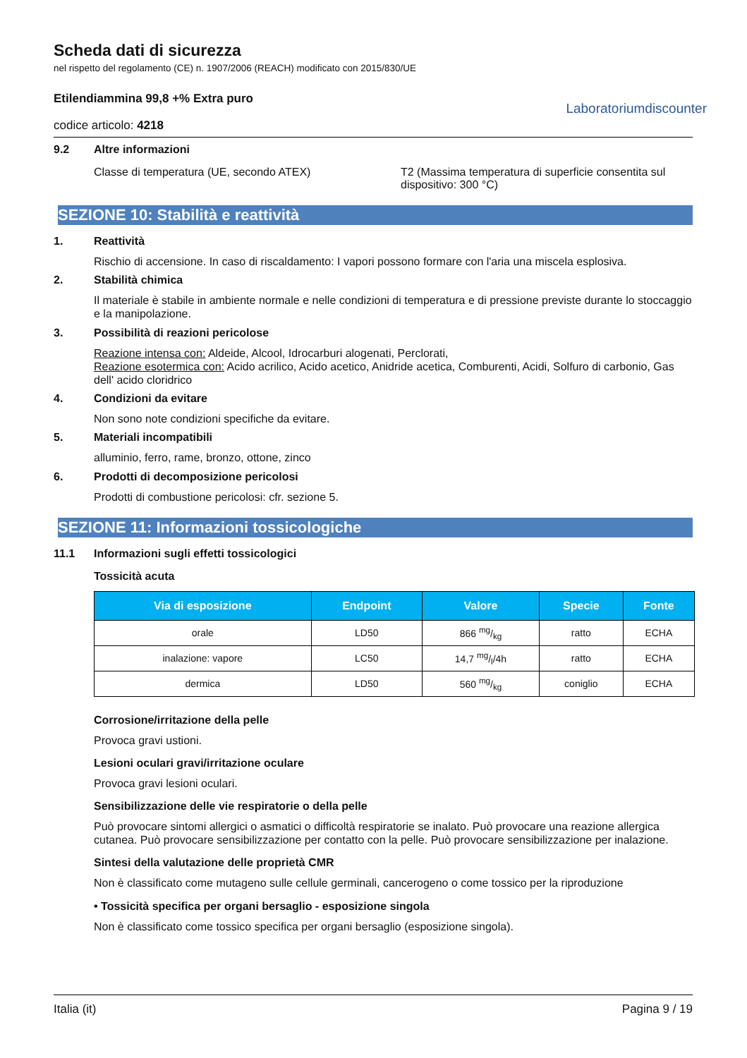Scheda dati di sicurezza
nel rispetto del regolamento (CE) n. 1907/2006 (REACH) modificato con 2015/830/UE
Etilendiammina 99,8 +% Extra puro
codice articolo: 4218
Laboratoriumdiscounter
9.2 Altre informazioni
Classe di temperatura (UE, secondo ATEX) T2 (Massima temperatura di superficie consentita sul dispositivo: 300 °C)
SEZIONE 10: Stabilità e reattività
1. Reattività
Rischio di accensione. In caso di riscaldamento: I vapori possono formare con l'aria una miscela esplosiva.
2. Stabilità chimica
Il materiale è stabile in ambiente normale e nelle condizioni di temperatura e di pressione previste durante lo stoccaggio e la manipolazione.
3. Possibilità di reazioni pericolose
Reazione intensa con: Aldeide, Alcool, Idrocarburi alogenati, Perclorati,
Reazione esotermica con: Acido acrilico, Acido acetico, Anidride acetica, Comburenti, Acidi, Solfuro di carbonio, Gas dell' acido cloridrico
4. Condizioni da evitare
Non sono note condizioni specifiche da evitare.
5. Materiali incompatibili
alluminio, ferro, rame, bronzo, ottone, zinco
6. Prodotti di decomposizione pericolosi
Prodotti di combustione pericolosi: cfr. sezione 5.
SEZIONE 11: Informazioni tossicologiche
11.1 Informazioni sugli effetti tossicologici
Tossicità acuta
| Via di esposizione | Endpoint | Valore | Specie | Fonte |
| --- | --- | --- | --- | --- |
| orale | LD50 | 866 mg/kg | ratto | ECHA |
| inalazione: vapore | LC50 | 14,7 mg/l/4h | ratto | ECHA |
| dermica | LD50 | 560 mg/kg | coniglio | ECHA |
Corrosione/irritazione della pelle
Provoca gravi ustioni.
Lesioni oculari gravi/irritazione oculare
Provoca gravi lesioni oculari.
Sensibilizzazione delle vie respiratorie o della pelle
Può provocare sintomi allergici o asmatici o difficoltà respiratorie se inalato. Può provocare una reazione allergica cutanea. Può provocare sensibilizzazione per contatto con la pelle. Può provocare sensibilizzazione per inalazione.
Sintesi della valutazione delle proprietà CMR
Non è classificato come mutageno sulle cellule germinali, cancerogeno o come tossico per la riproduzione
• Tossicità specifica per organi bersaglio - esposizione singola
Non è classificato come tossico specifica per organi bersaglio (esposizione singola).
Italia (it) Pagina 9 / 19